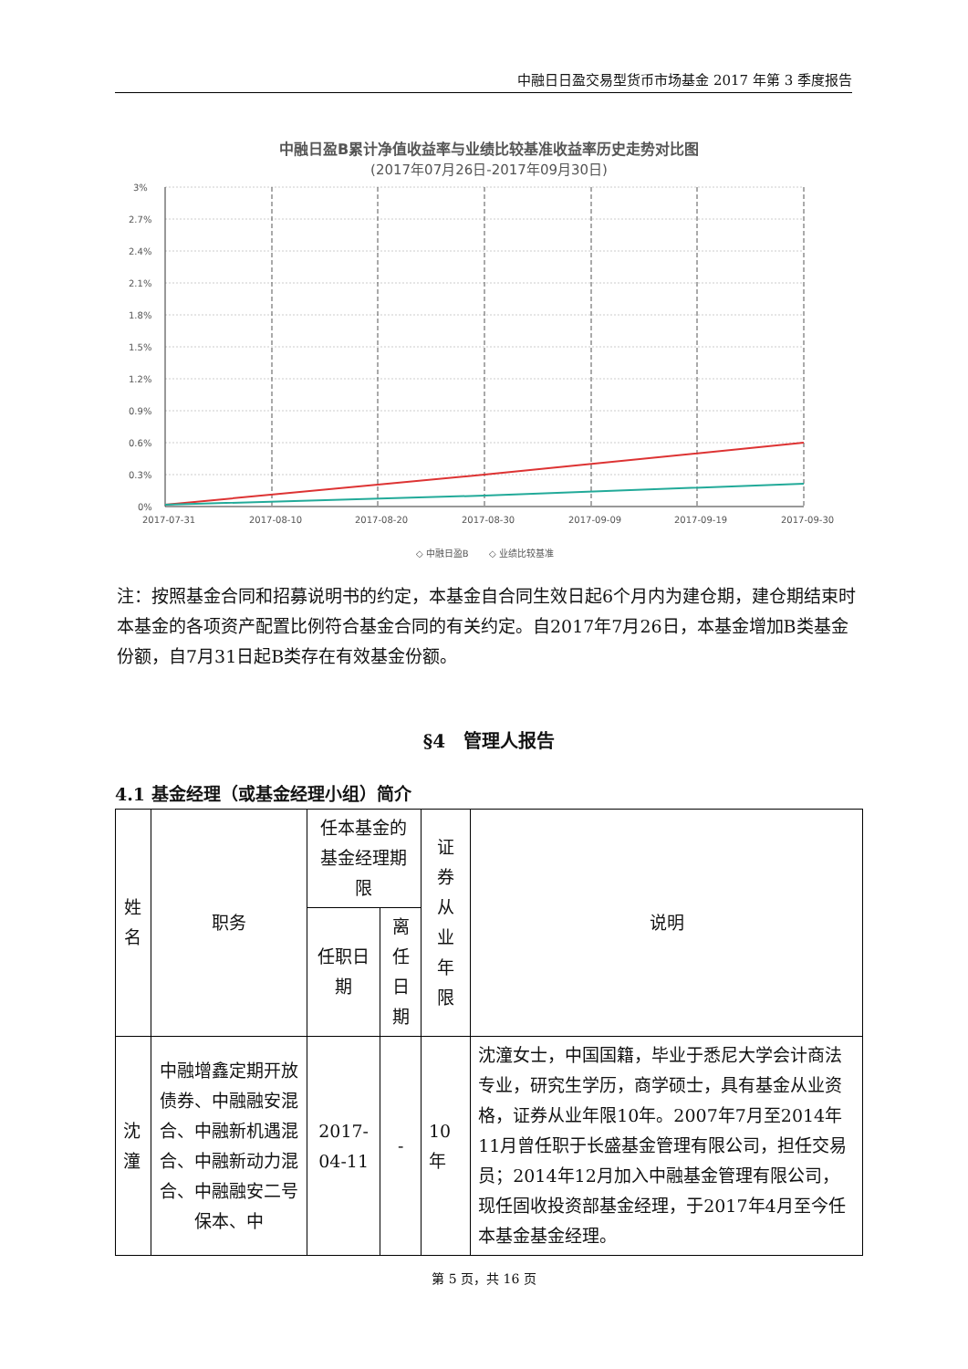中融日日盈交易型货币市场基金 2017 年第 3 季度报告
中融日盈B累计净值收益率与业绩比较基准收益率历史走势对比图
(2017年07月26日-2017年09月30日)
3%
2.7%
2.4%
2.1%
1.8%
1.5%
1.2%
0.9%
0.6%
0.3%
0%
2017-07-31
2017-08-10
2017-08-20
2017-08-30
2017-09-09
2017-09-19
2017-09-30
◇ 中融日盈B
◇ 业绩比较基准
注：按照基金合同和招募说明书的约定，本基金自合同生效日起6个月内为建仓期，建仓期结束时本基金的各项资产配置比例符合基金合同的有关约定。自2017年7月26日，本基金增加B类基金份额，自7月31日起B类存在有效基金份额。
§4　管理人报告
4.1 基金经理（或基金经理小组）简介
| 姓名 | 职务 | 任本基金的基金经理期限 | | 证券从业年限 | 说明 |
| --- | --- | --- | --- | --- | --- |
| | | 任职日期 | 离任日期 | | |
| 沈潼 | 中融增鑫定期开放债券、中融融安混合、中融新机遇混合、中融新动力混合、中融融安二号保本、中 | 2017-04-11 | - | 10年 | 沈潼女士，中国国籍，毕业于悉尼大学会计商法专业，研究生学历，商学硕士，具有基金从业资格，证券从业年限10年。2007年7月至2014年11月曾任职于长盛基金管理有限公司，担任交易员；2014年12月加入中融基金管理有限公司，现任固收投资部基金经理，于2017年4月至今任本基金基金经理。 |
第 5 页，共 16 页